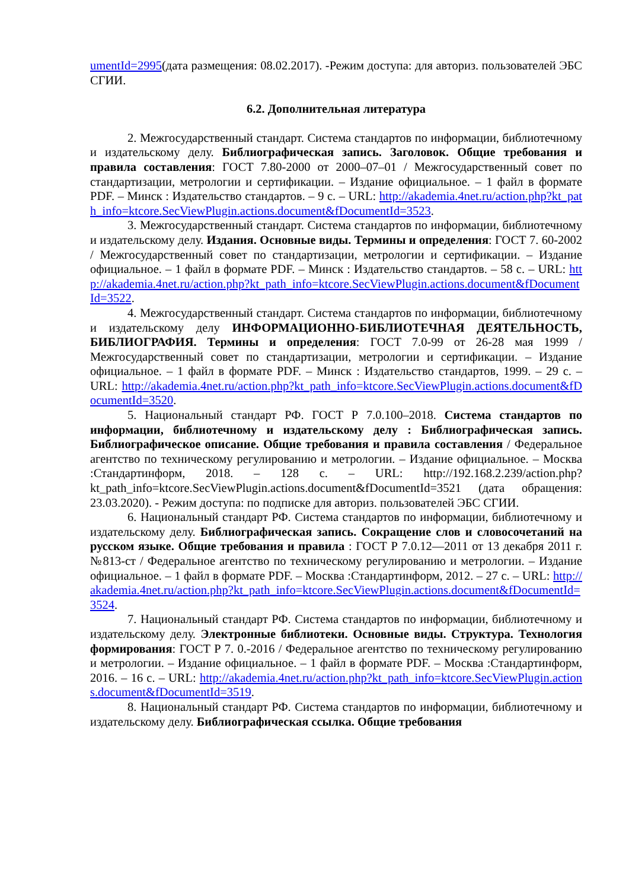umentId=2995(дата размещения: 08.02.2017). -Режим доступа: для авториз. пользователей ЭБС СГИИ.
6.2. Дополнительная литература
2. Межгосударственный стандарт. Система стандартов по информации, библиотечному и издательскому делу. Библиографическая запись. Заголовок. Общие требования и правила составления: ГОСТ 7.80-2000 от 2000–07–01 / Межгосударственный совет по стандартизации, метрологии и сертификации. – Издание официальное. – 1 файл в формате PDF. – Минск : Издательство стандартов. – 9 с. – URL: http://akademia.4net.ru/action.php?kt_path_info=ktcore.SecViewPlugin.actions.document&fDocumentId=3523.
3. Межгосударственный стандарт. Система стандартов по информации, библиотечному и издательскому делу. Издания. Основные виды. Термины и определения: ГОСТ 7. 60-2002 / Межгосударственный совет по стандартизации, метрологии и сертификации. – Издание официальное. – 1 файл в формате PDF. – Минск : Издательство стандартов. – 58 с. – URL: http://akademia.4net.ru/action.php?kt_path_info=ktcore.SecViewPlugin.actions.document&fDocumentId=3522.
4. Межгосударственный стандарт. Система стандартов по информации, библиотечному и издательскому делу ИНФОРМАЦИОННО-БИБЛИОТЕЧНАЯ ДЕЯТЕЛЬНОСТЬ, БИБЛИОГРАФИЯ. Термины и определения: ГОСТ 7.0-99 от 26-28 мая 1999 / Межгосударственный совет по стандартизации, метрологии и сертификации. – Издание официальное. – 1 файл в формате PDF. – Минск : Издательство стандартов, 1999. – 29 с. – URL: http://akademia.4net.ru/action.php?kt_path_info=ktcore.SecViewPlugin.actions.document&fDocumentId=3520.
5. Национальный стандарт РФ. ГОСТ Р 7.0.100–2018. Система стандартов по информации, библиотечному и издательскому делу : Библиографическая запись. Библиографическое описание. Общие требования и правила составления / Федеральное агентство по техническому регулированию и метрологии. – Издание официальное. – Москва :Стандартинформ, 2018. – 128 с. – URL: http://192.168.2.239/action.php?kt_path_info=ktcore.SecViewPlugin.actions.document&fDocumentId=3521 (дата обращения: 23.03.2020). - Режим доступа: по подписке для авториз. пользователей ЭБС СГИИ.
6. Национальный стандарт РФ. Система стандартов по информации, библиотечному и издательскому делу. Библиографическая запись. Сокращение слов и словосочетаний на русском языке. Общие требования и правила : ГОСТ Р 7.0.12—2011 от 13 декабря 2011 г. №813-ст / Федеральное агентство по техническому регулированию и метрологии. – Издание официальное. – 1 файл в формате PDF. – Москва :Стандартинформ, 2012. – 27 с. – URL: http://akademia.4net.ru/action.php?kt_path_info=ktcore.SecViewPlugin.actions.document&fDocumentId=3524.
7. Национальный стандарт РФ. Система стандартов по информации, библиотечному и издательскому делу. Электронные библиотеки. Основные виды. Структура. Технология формирования: ГОСТ Р 7. 0.-2016 / Федеральное агентство по техническому регулированию и метрологии. – Издание официальное. – 1 файл в формате PDF. – Москва :Стандартинформ, 2016. – 16 с. – URL: http://akademia.4net.ru/action.php?kt_path_info=ktcore.SecViewPlugin.actions.document&fDocumentId=3519.
8. Национальный стандарт РФ. Система стандартов по информации, библиотечному и издательскому делу. Библиографическая ссылка. Общие требования